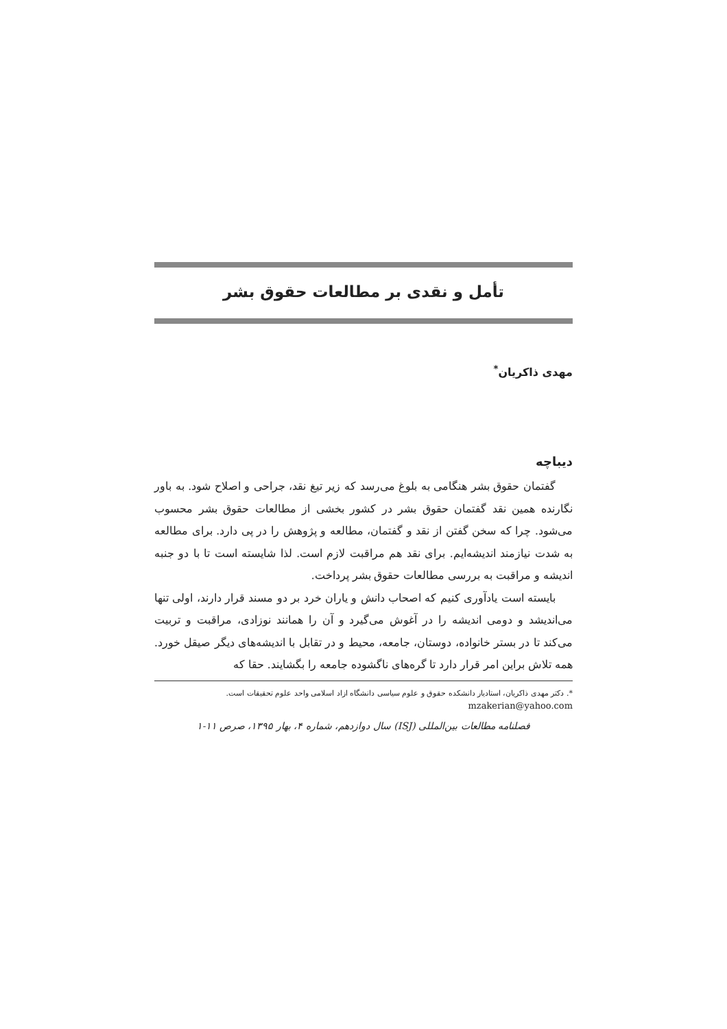تأمل و نقدی بر مطالعات حقوق بشر
مهدی ذاکریان<sup>*</sup>
دیباچه
گفتمان حقوق بشر هنگامی به بلوغ می‌رسد که زیر تیغ نقد، جراحی و اصلاح شود. به باور نگارنده همین نقد گفتمان حقوق بشر در کشور بخشی از مطالعات حقوق بشر محسوب می‌شود. چرا که سخن گفتن از نقد و گفتمان، مطالعه و پژوهش را در پی دارد. برای مطالعه به شدت نیازمند اندیشه‌ایم. برای نقد هم مراقبت لازم است. لذا شایسته است تا با دو جنبه اندیشه و مراقبت به بررسی مطالعات حقوق بشر پرداخت.
بایسته است یادآوری کنیم که اصحاب دانش و یاران خرد بر دو مسند قرار دارند، اولی تنها می‌اندیشد و دومی اندیشه را در آغوش می‌گیرد و آن را همانند نوزادی، مراقبت و تربیت می‌کند تا در بستر خانواده، دوستان، جامعه، محیط و در تقابل با اندیشه‌های دیگر صیقل خورد. همه تلاش براین امر قرار دارد تا گره‌های ناگشوده جامعه را بگشایند. حقا که
*. دکتر مهدی ذاکریان، استادیار دانشکده حقوق و علوم سیاسی دانشگاه ازاد اسلامی واحد علوم تحقیقات است.
mzakerian@yahoo.com
فصلنامه مطالعات بین‌المللی (ISJ) سال دوازدهم، شماره ۴، بهار ۱۳۹۵، صرص ۱۱-۱